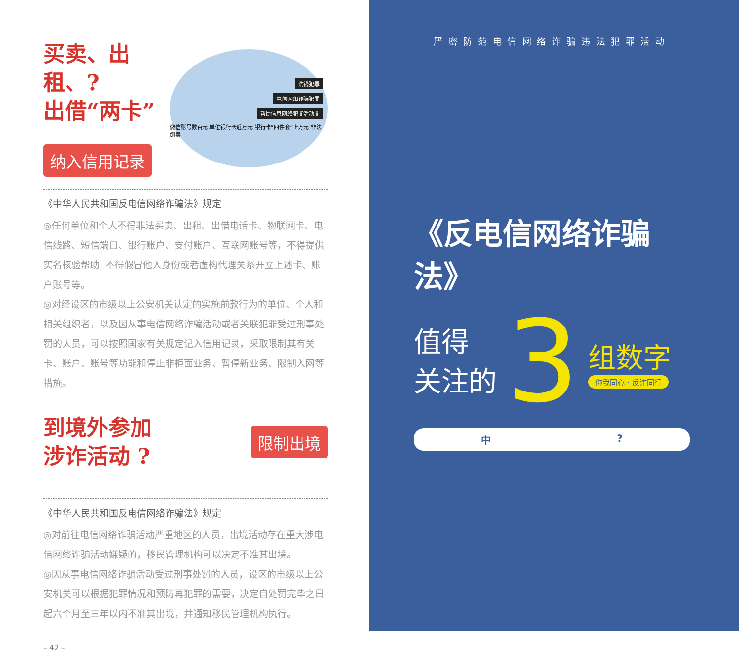买卖、出租、?
出借“两卡”
纳入信用记录
洗钱犯罪
电信网络诈骗犯罪
帮助信息网络犯罪活动罪
微信账号数百元 单位银行卡近万元 银行卡“四件套”上万元 非法倒卖
《中华人民共和国反电信网络诈骗法》规定
◎任何单位和个人不得非法买卖、出租、出借电话卡、物联网卡、电信线路、短信端口、银行账户、支付账户、互联网账号等，不得提供实名核验帮助; 不得假冒他人身份或者虚构代理关系开立上述卡、账户账号等。
◎对经设区的市级以上公安机关认定的实施前款行为的单位、个人和相关组织者，以及因从事电信网络诈骗活动或者关联犯罪受过刑事处罚的人员，可以按照国家有关规定记入信用记录，采取限制其有关卡、账户、账号等功能和停止非柜面业务、暂停新业务、限制入网等措施。
到境外参加
涉诈活动 ?
限制出境
《中华人民共和国反电信网络诈骗法》规定
◎对前往电信网络诈骗活动严重地区的人员，出境活动存在重大涉电信网络诈骗活动嫌疑的，移民管理机构可以决定不准其出境。
◎因从事电信网络诈骗活动受过刑事处罚的人员，设区的市级以上公安机关可以根据犯罪情况和预防再犯罪的需要，决定自处罚完毕之日起六个月至三年以内不准其出境，并通知移民管理机构执行。
– 42 –
严密防范电信网络诈骗违法犯罪活动
《反电信网络诈骗法》
值得
关注的
3
组数字
你我同心 · 反诈同行
中?